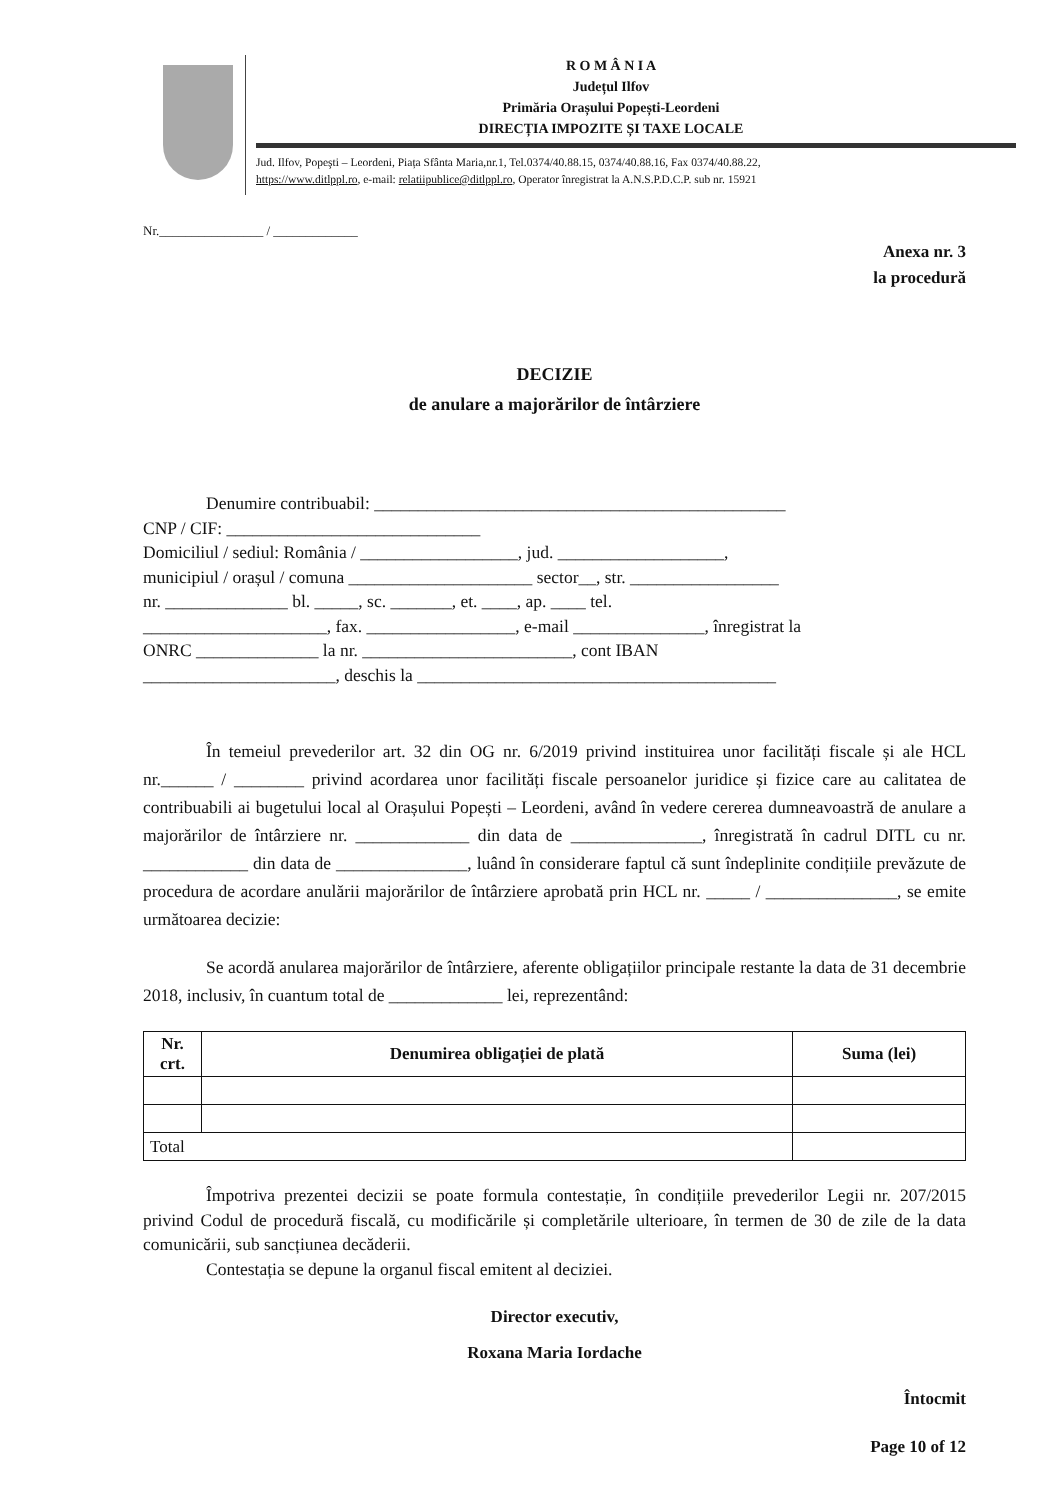R O M Â N I A
Județul Ilfov
Primăria Orașului Popești-Leordeni
DIRECȚIA IMPOZITE ȘI TAXE LOCALE
Jud. Ilfov, Popeşti – Leordeni, Piața Sfânta Maria,nr.1, Tel.0374/40.88.15, 0374/40.88.16, Fax 0374/40.88.22,
https://www.ditlppl.ro, e-mail: relatiipublice@ditlppl.ro, Operator înregistrat la A.N.S.P.D.C.P. sub nr. 15921
Nr.________________ / _____________
Anexa nr. 3
la procedură
DECIZIE
de anulare a majorărilor de întârziere
Denumire contribuabil: _______________________________________________
CNP / CIF: _____________________________
Domiciliul / sediul: România / __________________, jud. ___________________,
municipiul / orașul / comuna _____________________ sector__, str. _________________
nr. ______________ bl. _____, sc. _______, et. ____, ap. ____ tel.
_____________________, fax. _________________, e-mail _______________, înregistrat la
ONRC ______________ la nr. ________________________, cont IBAN
______________________, deschis la _________________________________________
În temeiul prevederilor art. 32 din OG nr. 6/2019 privind instituirea unor facilități fiscale și ale HCL nr.______ / ________ privind acordarea unor facilități fiscale persoanelor juridice și fizice care au calitatea de contribuabili ai bugetului local al Orașului Popești – Leordeni, având în vedere cererea dumneavoastră de anulare a majorărilor de întârziere nr. _____________ din data de _______________, înregistrată în cadrul DITL cu nr. ____________ din data de _______________, luând în considerare faptul că sunt îndeplinite condițiile prevăzute de procedura de acordare anulării majorărilor de întârziere aprobată prin HCL nr. _____ / _______________, se emite următoarea decizie:
Se acordă anularea majorărilor de întârziere, aferente obligațiilor principale restante la data de 31 decembrie 2018, inclusiv, în cuantum total de _____________ lei, reprezentând:
| Nr. crt. | Denumirea obligației de plată | Suma (lei) |
| --- | --- | --- |
| Total | | |
Împotriva prezentei decizii se poate formula contestație, în condițiile prevederilor Legii nr. 207/2015 privind Codul de procedură fiscală, cu modificările și completările ulterioare, în termen de 30 de zile de la data comunicării, sub sancțiunea decăderii.
Contestația se depune la organul fiscal emitent al deciziei.
Director executiv,
Roxana Maria Iordache
Întocmit
Page 10 of 12